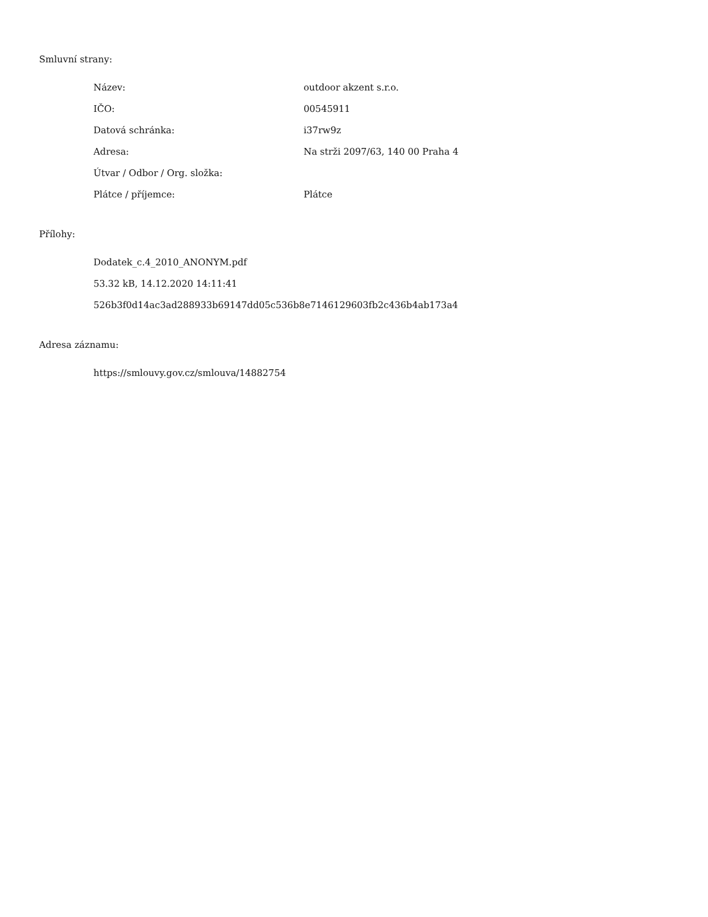Smluvní strany:
| Název: | outdoor akzent s.r.o. |
| IČO: | 00545911 |
| Datová schránka: | i37rw9z |
| Adresa: | Na strži 2097/63, 140 00 Praha 4 |
| Útvar / Odbor / Org. složka: | |
| Plátce / příjemce: | Plátce |
Přílohy:
Dodatek_c.4_2010_ANONYM.pdf
53.32 kB, 14.12.2020 14:11:41
526b3f0d14ac3ad288933b69147dd05c536b8e7146129603fb2c436b4ab173a4
Adresa záznamu:
https://smlouvy.gov.cz/smlouva/14882754